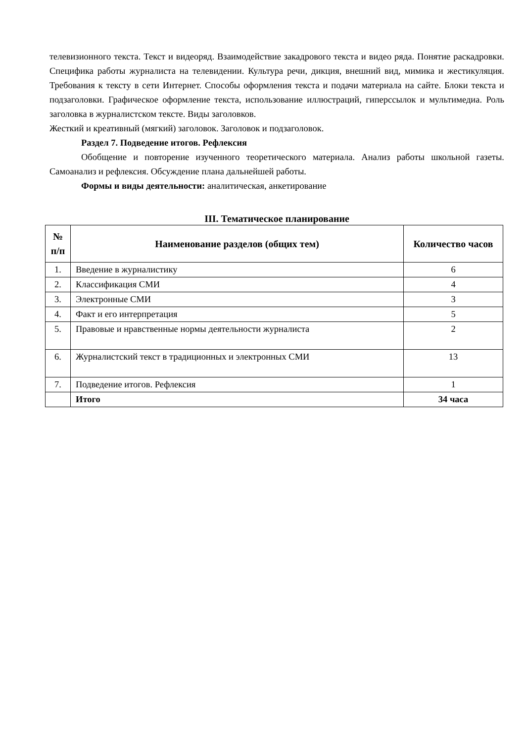телевизионного текста. Текст и видеоряд. Взаимодействие закадрового текста и видео ряда. Понятие раскадровки. Специфика работы журналиста на телевидении. Культура речи, дикция, внешний вид, мимика и жестикуляция. Требования к тексту в сети Интернет. Способы оформления текста и подачи материала на сайте. Блоки текста и подзаголовки. Графическое оформление текста, использование иллюстраций, гиперссылок и мультимедиа. Роль заголовка в журналистском тексте. Виды заголовков.
Жесткий и креативный (мягкий) заголовок. Заголовок и подзаголовок.
Раздел 7. Подведение итогов. Рефлексия
Обобщение и повторение изученного теоретического материала. Анализ работы школьной газеты. Самоанализ и рефлексия. Обсуждение плана дальнейшей работы.
Формы и виды деятельности: аналитическая, анкетирование
III. Тематическое планирование
| № п/п | Наименование разделов (общих тем) | Количество часов |
| --- | --- | --- |
| 1. | Введение в журналистику | 6 |
| 2. | Классификация СМИ | 4 |
| 3. | Электронные СМИ | 3 |
| 4. | Факт и его интерпретация | 5 |
| 5. | Правовые и нравственные нормы деятельности журналиста | 2 |
| 6. | Журналистский текст в традиционных и электронных СМИ | 13 |
| 7. | Подведение итогов. Рефлексия | 1 |
| | Итого | 34 часа |